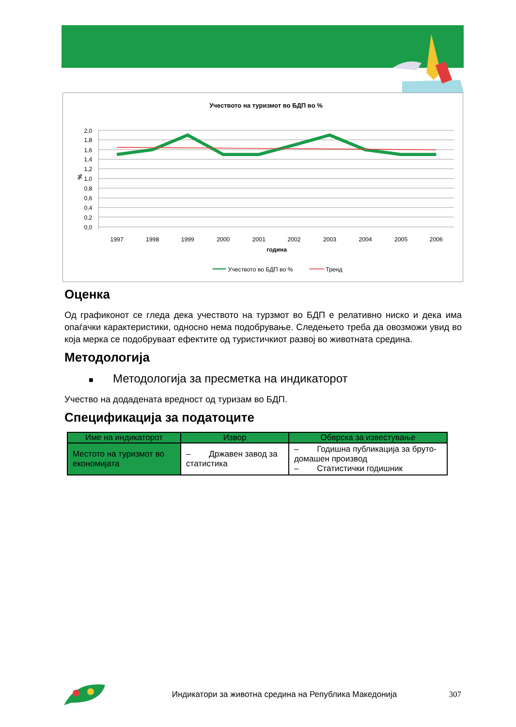Учеството на туризмот во БДП во %
2,0
1,8
1,6
1,4
1,2
1,0
0,8
0,6
0,4
0,2
0,0
%
1997
1998
1999
2000
2001
2002
2003
2004
2005
2006
година
Учеството во БДП во %
Тренд
Оценка
Од графиконот се гледа дека учеството на турзмот во БДП е релативно ниско и дека има опаѓачки карактеристики, односно нема подобрување. Следењето треба да овозможи увид во која мерка се подобруваат ефектите од туристичкиот развој во животната средина.
Методологија
■ Методологија за пресметка на индикаторот
Учество на додадената вредност од туризам во БДП.
Спецификација за податоците
| Име на индикаторот | Извор | Обврска за известување |
| --- | --- | --- |
| Местото на туризмот во економијата | – Државен завод за статистика | – Годишна публикација за бруто-домашен производ – Статистички годишник |
Индикатори за животна средина на Република Македонија
307